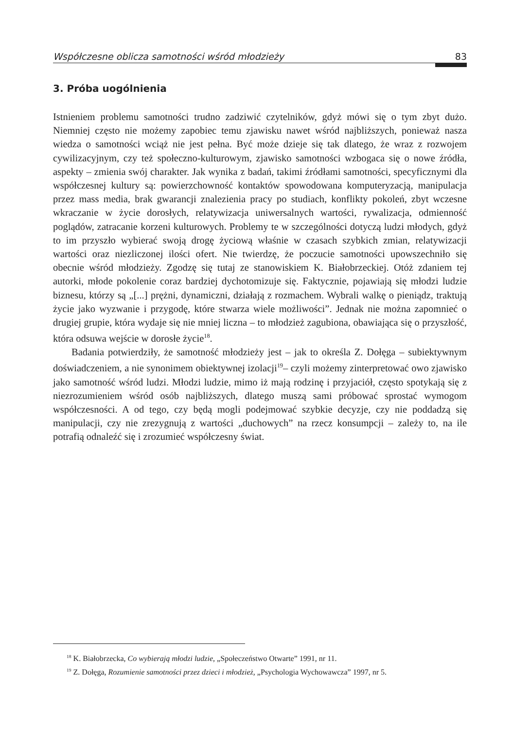Współczesne oblicza samotności wśród młodzieży 83
3. Próba uogólnienia
Istnieniem problemu samotności trudno zadziwić czytelników, gdyż mówi się o tym zbyt dużo. Niemniej często nie możemy zapobiec temu zjawisku nawet wśród najbliższych, ponieważ nasza wiedza o samotności wciąż nie jest pełna. Być może dzieje się tak dlatego, że wraz z rozwojem cywilizacyjnym, czy też społeczno-kulturowym, zjawisko samotności wzbogaca się o nowe źródła, aspekty – zmienia swój charakter. Jak wynika z badań, takimi źródłami samotności, specyficznymi dla współczesnej kultury są: powierzchowność kontaktów spowodowana komputeryzacją, manipulacja przez mass media, brak gwarancji znalezienia pracy po studiach, konflikty pokoleń, zbyt wczesne wkraczanie w życie dorosłych, relatywizacja uniwersalnych wartości, rywalizacja, odmienność poglądów, zatracanie korzeni kulturowych. Problemy te w szczególności dotyczą ludzi młodych, gdyż to im przyszło wybierać swoją drogę życiową właśnie w czasach szybkich zmian, relatywizacji wartości oraz niezliczonej ilości ofert. Nie twierdzę, że poczucie samotności upowszechniło się obecnie wśród młodzieży. Zgodzę się tutaj ze stanowiskiem K. Białobrzeckiej. Otóż zdaniem tej autorki, młode pokolenie coraz bardziej dychotomizuje się. Faktycznie, pojawiają się młodzi ludzie biznesu, którzy są „[...] prężni, dynamiczni, działają z rozmachem. Wybrali walkę o pieniądz, traktują życie jako wyzwanie i przygodę, które stwarza wiele możliwości”. Jednak nie można zapomnieć o drugiej grupie, która wydaje się nie mniej liczna – to młodzież zagubiona, obawiająca się o przyszłość, która odsuwa wejście w dorosłe życie<sup>18</sup>.
Badania potwierdziły, że samotność młodzieży jest – jak to określa Z. Dołęga – subiektywnym doświadczeniem, a nie synonimem obiektywnej izolacji<sup>19</sup>– czyli możemy zinterpretować owo zjawisko jako samotność wśród ludzi. Młodzi ludzie, mimo iż mają rodzinę i przyjaciół, często spotykają się z niezrozumieniem wśród osób najbliższych, dlatego muszą sami próbować sprostać wymogom współczesności. A od tego, czy będą mogli podejmować szybkie decyzje, czy nie poddadzą się manipulacji, czy nie zrezygnują z wartości „duchowych” na rzecz konsumpcji – zależy to, na ile potrafią odnaleźć się i zrozumieć współczesny świat.
<sup>18</sup> K. Białobrzecka, Co wybierają młodzi ludzie, „Społeczeństwo Otwarte” 1991, nr 11.
<sup>19</sup> Z. Dołęga, Rozumienie samotności przez dzieci i młodzież, „Psychologia Wychowawcza” 1997, nr 5.